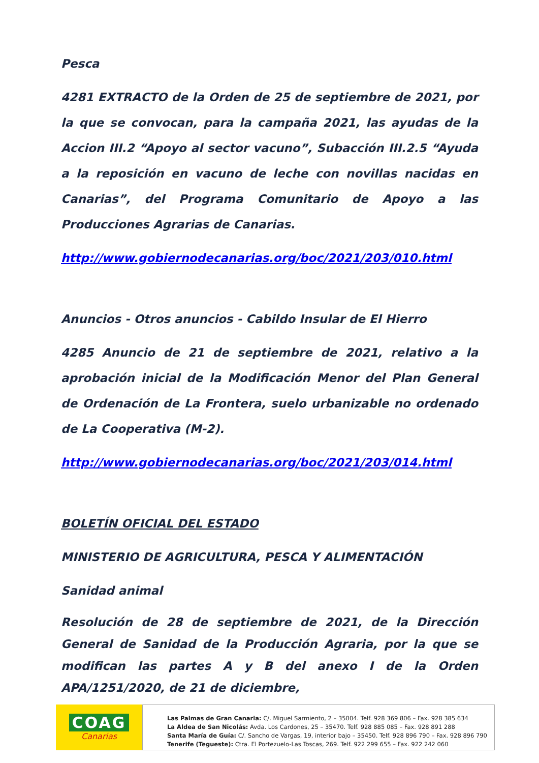Pesca
4281 EXTRACTO de la Orden de 25 de septiembre de 2021, por la que se convocan, para la campaña 2021, las ayudas de la Accion III.2 “Apoyo al sector vacuno”, Subacción III.2.5 “Ayuda a la reposición en vacuno de leche con novillas nacidas en Canarias”, del Programa Comunitario de Apoyo a las Producciones Agrarias de Canarias.
http://www.gobiernodecanarias.org/boc/2021/203/010.html
Anuncios - Otros anuncios - Cabildo Insular de El Hierro
4285 Anuncio de 21 de septiembre de 2021, relativo a la aprobación inicial de la Modificación Menor del Plan General de Ordenación de La Frontera, suelo urbanizable no ordenado de La Cooperativa (M-2).
http://www.gobiernodecanarias.org/boc/2021/203/014.html
BOLETÍN OFICIAL DEL ESTADO
MINISTERIO DE AGRICULTURA, PESCA Y ALIMENTACIÓN
Sanidad animal
Resolución de 28 de septiembre de 2021, de la Dirección General de Sanidad de la Producción Agraria, por la que se modifican las partes A y B del anexo I de la Orden APA/1251/2020, de 21 de diciembre,
COAG
Canarias
Las Palmas de Gran Canaria: C/. Miguel Sarmiento, 2 – 35004. Telf. 928 369 806 – Fax. 928 385 634
La Aldea de San Nicolás: Avda. Los Cardones, 25 – 35470. Telf. 928 885 085 – Fax. 928 891 288
Santa María de Guía: C/. Sancho de Vargas, 19, interior bajo – 35450. Telf. 928 896 790 – Fax. 928 896 790
Tenerife (Tegueste): Ctra. El Portezuelo-Las Toscas, 269. Telf. 922 299 655 – Fax. 922 242 060